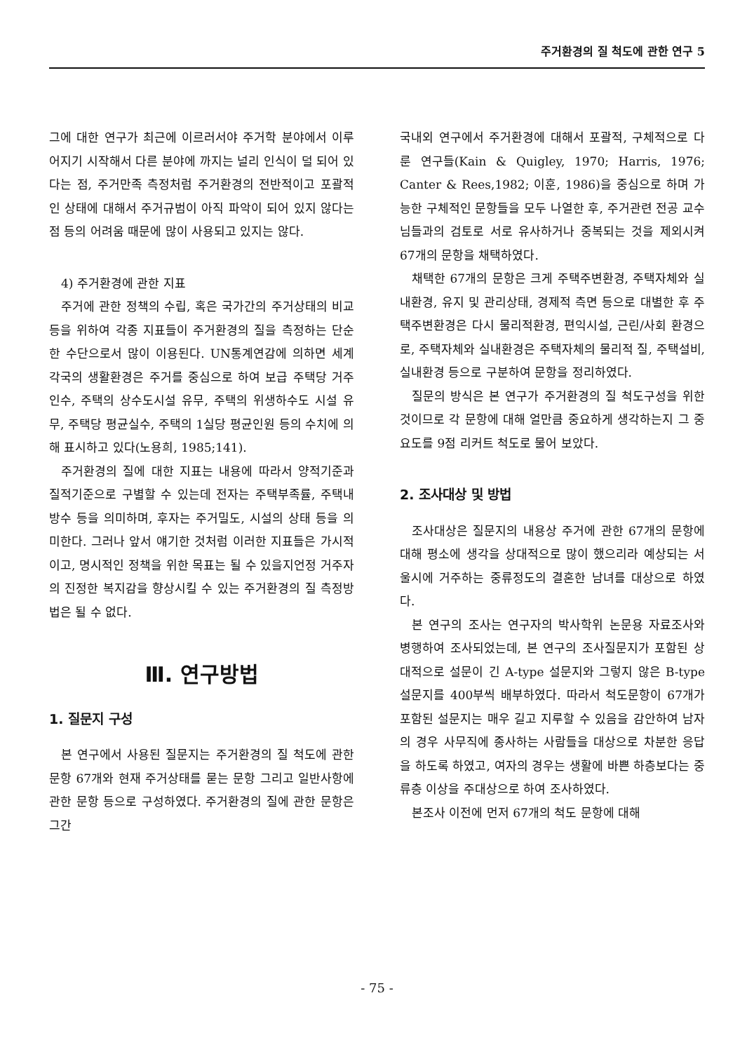주거환경의 질 척도에 관한 연구 5
그에 대한 연구가 최근에 이르러서야 주거학 분야에서 이루어지기 시작해서 다른 분야에 까지는 널리 인식이 덜 되어 있다는 점, 주거만족 측정처럼 주거환경의 전반적이고 포괄적인 상태에 대해서 주거규범이 아직 파악이 되어 있지 않다는 점 등의 어려움 때문에 많이 사용되고 있지는 않다.
4) 주거환경에 관한 지표
주거에 관한 정책의 수립, 혹은 국가간의 주거상태의 비교등을 위하여 각종 지표들이 주거환경의 질을 측정하는 단순한 수단으로서 많이 이용된다. UN통계연감에 의하면 세계각국의 생활환경은 주거를 중심으로 하여 보급 주택당 거주인수, 주택의 상수도시설 유무, 주택의 위생하수도 시설 유무, 주택당 평균실수, 주택의 1실당 평균인원 등의 수치에 의해 표시하고 있다(노용희, 1985;141).
주거환경의 질에 대한 지표는 내용에 따라서 양적기준과 질적기준으로 구별할 수 있는데 전자는 주택부족률, 주택내 방수 등을 의미하며, 후자는 주거밀도, 시설의 상태 등을 의미한다. 그러나 앞서 얘기한 것처럼 이러한 지표들은 가시적이고, 명시적인 정책을 위한 목표는 될 수 있을지언정 거주자의 진정한 복지감을 향상시킬 수 있는 주거환경의 질 측정방법은 될 수 없다.
Ⅲ. 연구방법
1. 질문지 구성
본 연구에서 사용된 질문지는 주거환경의 질 척도에 관한 문항 67개와 현재 주거상태를 묻는 문항 그리고 일반사항에 관한 문항 등으로 구성하였다. 주거환경의 질에 관한 문항은 그간
국내외 연구에서 주거환경에 대해서 포괄적, 구체적으로 다룬 연구들(Kain & Quigley, 1970; Harris, 1976; Canter & Rees,1982; 이훈, 1986)을 중심으로 하며 가능한 구체적인 문항들을 모두 나열한 후, 주거관련 전공 교수님들과의 검토로 서로 유사하거나 중복되는 것을 제외시켜 67개의 문항을 채택하였다.
채택한 67개의 문항은 크게 주택주변환경, 주택자체와 실내환경, 유지 및 관리상태, 경제적 측면 등으로 대별한 후 주택주변환경은 다시 물리적환경, 편익시설, 근린/사회 환경으로, 주택자체와 실내환경은 주택자체의 물리적 질, 주택설비, 실내환경 등으로 구분하여 문항을 정리하였다.
질문의 방식은 본 연구가 주거환경의 질 척도구성을 위한 것이므로 각 문항에 대해 얼만큼 중요하게 생각하는지 그 중요도를 9점 리커트 척도로 물어 보았다.
2. 조사대상 및 방법
조사대상은 질문지의 내용상 주거에 관한 67개의 문항에 대해 평소에 생각을 상대적으로 많이 했으리라 예상되는 서울시에 거주하는 중류정도의 결혼한 남녀를 대상으로 하였다.
본 연구의 조사는 연구자의 박사학위 논문용 자료조사와 병행하여 조사되었는데, 본 연구의 조사질문지가 포함된 상대적으로 설문이 긴 A-type 설문지와 그렇지 않은 B-type 설문지를 400부씩 배부하였다. 따라서 척도문항이 67개가 포함된 설문지는 매우 길고 지루할 수 있음을 감안하여 남자의 경우 사무직에 종사하는 사람들을 대상으로 차분한 응답을 하도록 하였고, 여자의 경우는 생활에 바쁜 하층보다는 중류층 이상을 주대상으로 하여 조사하였다.
본조사 이전에 먼저 67개의 척도 문항에 대해
- 75 -